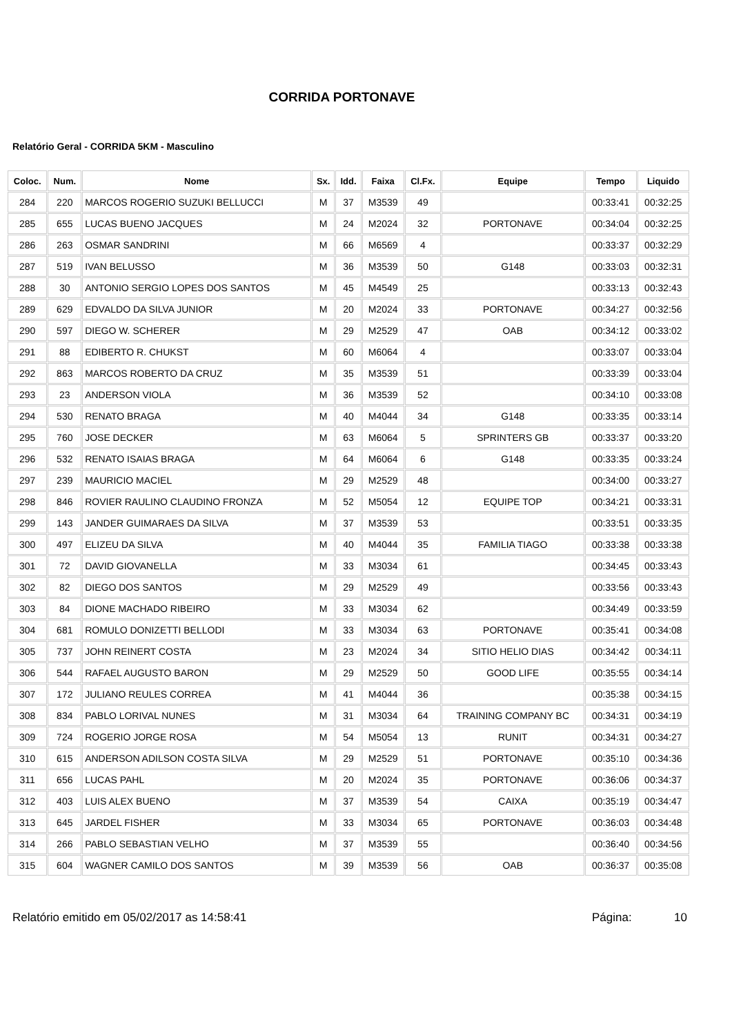CORRIDA PORTONAVE
Relatório Geral - CORRIDA 5KM - Masculino
| Coloc. | Num. | Nome | Sx. | Idd. | Faixa | Cl.Fx. | Equipe | Tempo | Liquido |
| --- | --- | --- | --- | --- | --- | --- | --- | --- | --- |
| 284 | 220 | MARCOS ROGERIO SUZUKI BELLUCCI | M | 37 | M3539 | 49 | | 00:33:41 | 00:32:25 |
| 285 | 655 | LUCAS BUENO JACQUES | M | 24 | M2024 | 32 | PORTONAVE | 00:34:04 | 00:32:25 |
| 286 | 263 | OSMAR SANDRINI | M | 66 | M6569 | 4 | | 00:33:37 | 00:32:29 |
| 287 | 519 | IVAN BELUSSO | M | 36 | M3539 | 50 | G148 | 00:33:03 | 00:32:31 |
| 288 | 30 | ANTONIO SERGIO LOPES DOS SANTOS | M | 45 | M4549 | 25 | | 00:33:13 | 00:32:43 |
| 289 | 629 | EDVALDO DA SILVA JUNIOR | M | 20 | M2024 | 33 | PORTONAVE | 00:34:27 | 00:32:56 |
| 290 | 597 | DIEGO W. SCHERER | M | 29 | M2529 | 47 | OAB | 00:34:12 | 00:33:02 |
| 291 | 88 | EDIBERTO R. CHUKST | M | 60 | M6064 | 4 | | 00:33:07 | 00:33:04 |
| 292 | 863 | MARCOS ROBERTO DA CRUZ | M | 35 | M3539 | 51 | | 00:33:39 | 00:33:04 |
| 293 | 23 | ANDERSON VIOLA | M | 36 | M3539 | 52 | | 00:34:10 | 00:33:08 |
| 294 | 530 | RENATO BRAGA | M | 40 | M4044 | 34 | G148 | 00:33:35 | 00:33:14 |
| 295 | 760 | JOSE DECKER | M | 63 | M6064 | 5 | SPRINTERS GB | 00:33:37 | 00:33:20 |
| 296 | 532 | RENATO ISAIAS BRAGA | M | 64 | M6064 | 6 | G148 | 00:33:35 | 00:33:24 |
| 297 | 239 | MAURICIO MACIEL | M | 29 | M2529 | 48 | | 00:34:00 | 00:33:27 |
| 298 | 846 | ROVIER RAULINO CLAUDINO FRONZA | M | 52 | M5054 | 12 | EQUIPE TOP | 00:34:21 | 00:33:31 |
| 299 | 143 | JANDER GUIMARAES DA SILVA | M | 37 | M3539 | 53 | | 00:33:51 | 00:33:35 |
| 300 | 497 | ELIZEU DA SILVA | M | 40 | M4044 | 35 | FAMILIA TIAGO | 00:33:38 | 00:33:38 |
| 301 | 72 | DAVID GIOVANELLA | M | 33 | M3034 | 61 | | 00:34:45 | 00:33:43 |
| 302 | 82 | DIEGO DOS SANTOS | M | 29 | M2529 | 49 | | 00:33:56 | 00:33:43 |
| 303 | 84 | DIONE MACHADO RIBEIRO | M | 33 | M3034 | 62 | | 00:34:49 | 00:33:59 |
| 304 | 681 | ROMULO DONIZETTI BELLODI | M | 33 | M3034 | 63 | PORTONAVE | 00:35:41 | 00:34:08 |
| 305 | 737 | JOHN REINERT COSTA | M | 23 | M2024 | 34 | SITIO HELIO DIAS | 00:34:42 | 00:34:11 |
| 306 | 544 | RAFAEL AUGUSTO BARON | M | 29 | M2529 | 50 | GOOD LIFE | 00:35:55 | 00:34:14 |
| 307 | 172 | JULIANO REULES CORREA | M | 41 | M4044 | 36 | | 00:35:38 | 00:34:15 |
| 308 | 834 | PABLO LORIVAL NUNES | M | 31 | M3034 | 64 | TRAINING COMPANY BC | 00:34:31 | 00:34:19 |
| 309 | 724 | ROGERIO JORGE ROSA | M | 54 | M5054 | 13 | RUNIT | 00:34:31 | 00:34:27 |
| 310 | 615 | ANDERSON ADILSON COSTA SILVA | M | 29 | M2529 | 51 | PORTONAVE | 00:35:10 | 00:34:36 |
| 311 | 656 | LUCAS PAHL | M | 20 | M2024 | 35 | PORTONAVE | 00:36:06 | 00:34:37 |
| 312 | 403 | LUIS ALEX BUENO | M | 37 | M3539 | 54 | CAIXA | 00:35:19 | 00:34:47 |
| 313 | 645 | JARDEL FISHER | M | 33 | M3034 | 65 | PORTONAVE | 00:36:03 | 00:34:48 |
| 314 | 266 | PABLO SEBASTIAN VELHO | M | 37 | M3539 | 55 | | 00:36:40 | 00:34:56 |
| 315 | 604 | WAGNER CAMILO DOS SANTOS | M | 39 | M3539 | 56 | OAB | 00:36:37 | 00:35:08 |
Relatório emitido em 05/02/2017 as 14:58:41 Página: 10